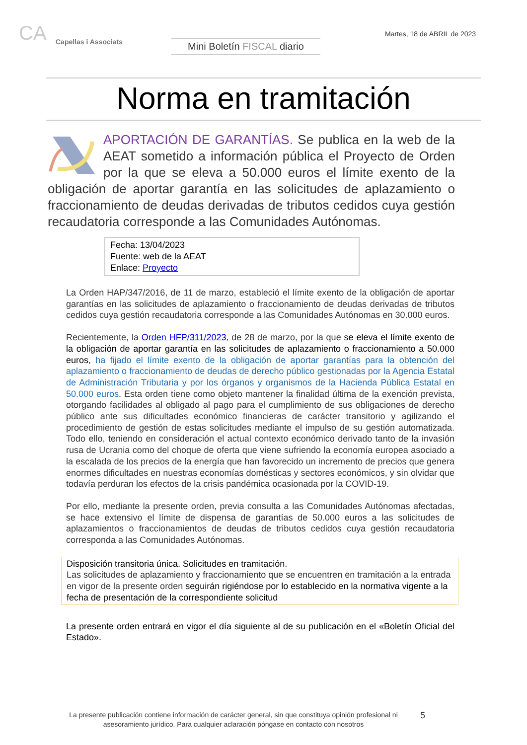CA Capellas i Associats
Mini Boletín FISCAL diario
Martes, 18 de ABRIL de 2023
Norma en tramitación
APORTACIÓN DE GARANTÍAS. Se publica en la web de la AEAT sometido a información pública el Proyecto de Orden por la que se eleva a 50.000 euros el límite exento de la obligación de aportar garantía en las solicitudes de aplazamiento o fraccionamiento de deudas derivadas de tributos cedidos cuya gestión recaudatoria corresponde a las Comunidades Autónomas.
Fecha: 13/04/2023
Fuente: web de la AEAT
Enlace: Proyecto
La Orden HAP/347/2016, de 11 de marzo, estableció el límite exento de la obligación de aportar garantías en las solicitudes de aplazamiento o fraccionamiento de deudas derivadas de tributos cedidos cuya gestión recaudatoria corresponde a las Comunidades Autónomas en 30.000 euros.
Recientemente, la Orden HFP/311/2023, de 28 de marzo, por la que se eleva el límite exento de la obligación de aportar garantía en las solicitudes de aplazamiento o fraccionamiento a 50.000 euros, ha fijado el límite exento de la obligación de aportar garantías para la obtención del aplazamiento o fraccionamiento de deudas de derecho público gestionadas por la Agencia Estatal de Administración Tributaria y por los órganos y organismos de la Hacienda Pública Estatal en 50.000 euros. Esta orden tiene como objeto mantener la finalidad última de la exención prevista, otorgando facilidades al obligado al pago para el cumplimiento de sus obligaciones de derecho público ante sus dificultades económico financieras de carácter transitorio y agilizando el procedimiento de gestión de estas solicitudes mediante el impulso de su gestión automatizada. Todo ello, teniendo en consideración el actual contexto económico derivado tanto de la invasión rusa de Ucrania como del choque de oferta que viene sufriendo la economía europea asociado a la escalada de los precios de la energía que han favorecido un incremento de precios que genera enormes dificultades en nuestras economías domésticas y sectores económicos, y sin olvidar que todavía perduran los efectos de la crisis pandémica ocasionada por la COVID-19.
Por ello, mediante la presente orden, previa consulta a las Comunidades Autónomas afectadas, se hace extensivo el límite de dispensa de garantías de 50.000 euros a las solicitudes de aplazamientos o fraccionamientos de deudas de tributos cedidos cuya gestión recaudatoria corresponda a las Comunidades Autónomas.
Disposición transitoria única. Solicitudes en tramitación.
Las solicitudes de aplazamiento y fraccionamiento que se encuentren en tramitación a la entrada en vigor de la presente orden seguirán rigiéndose por lo establecido en la normativa vigente a la fecha de presentación de la correspondiente solicitud
La presente orden entrará en vigor el día siguiente al de su publicación en el «Boletín Oficial del Estado».
La presente publicación contiene información de carácter general, sin que constituya opinión profesional ni asesoramiento jurídico. Para cualquier aclaración póngase en contacto con nosotros
5